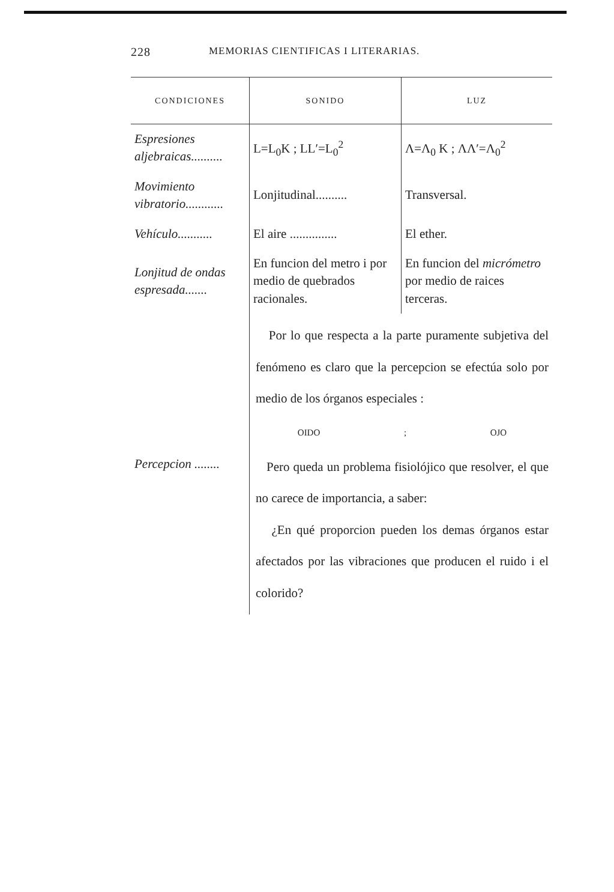228 MEMORIAS CIENTIFICAS I LITERARIAS.
| CONDICIONES | SONIDO | LUZ |
| --- | --- | --- |
| Espresiones aljebraicas.......... | L=L<sub>0</sub>K ; LL′=L<sub>0</sub><sup>2</sup> | Λ=Λ<sub>0</sub> K ; ΛΛ′=Λ<sub>0</sub><sup>2</sup> |
| Movimiento vibratorio............ | Lonjitudinal.......... | Transversal. |
| Vehículo........... | El aire ............... | El ether. |
| Lonjitud de ondas espresada....... | En funcion del metro i por medio de quebrados racionales. | En funcion del micrómetro por medio de raices terceras. |
| Percepcion ........ | Por lo que respecta a la parte puramente subjetiva del fenómeno es claro que la percepcion se efectúa solo por medio de los órganos especiales : OIDO ; OJO Pero queda un problema fisiolójico que resolver, el que no carece de importancia, a saber: ¿En qué proporcion pueden los demas órganos estar afectados por las vibraciones que producen el ruido i el colorido? | |